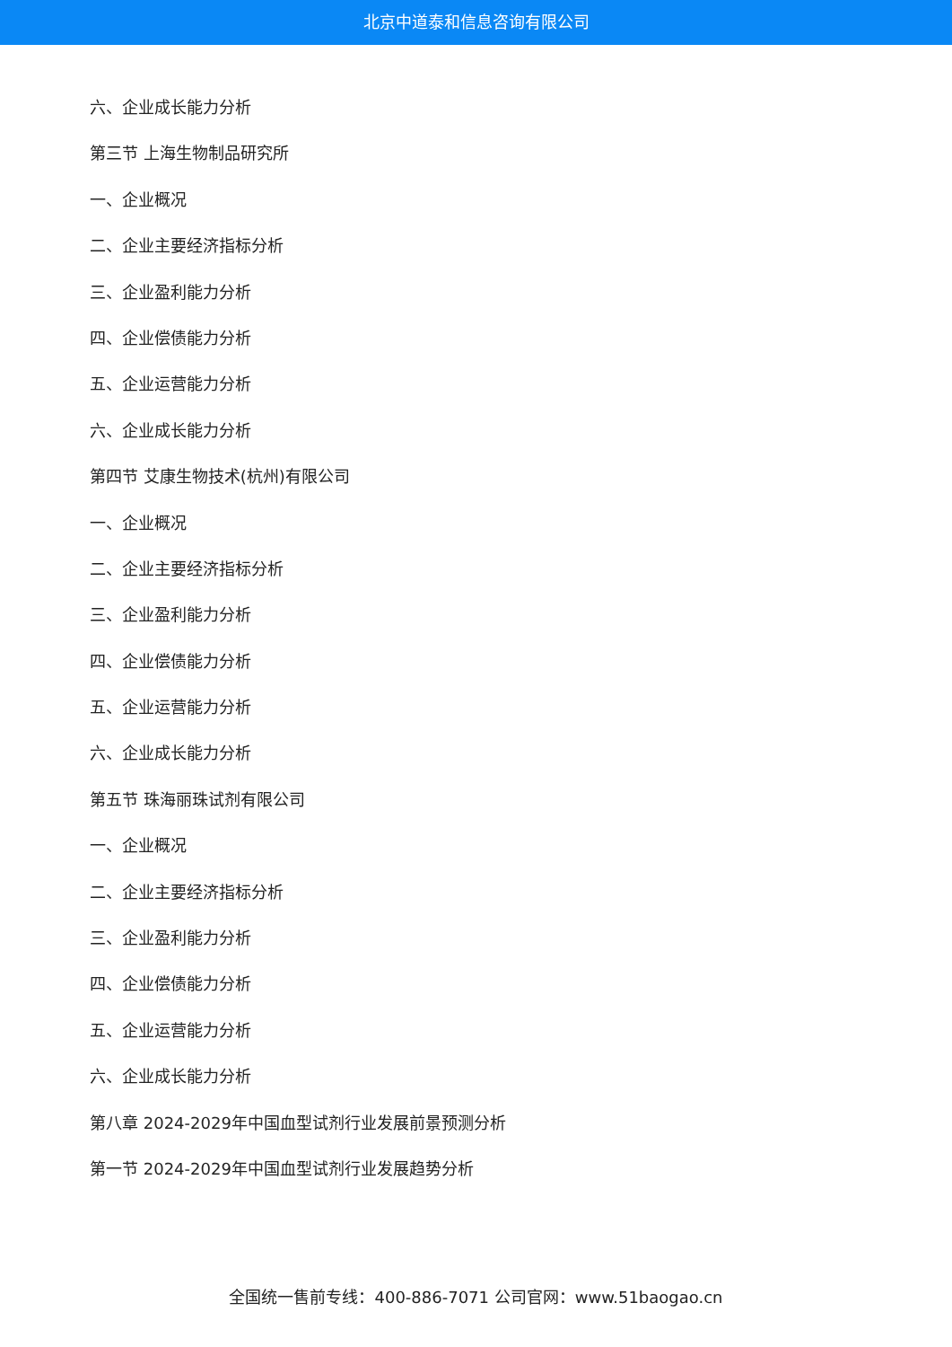北京中道泰和信息咨询有限公司
六、企业成长能力分析
第三节 上海生物制品研究所
一、企业概况
二、企业主要经济指标分析
三、企业盈利能力分析
四、企业偿债能力分析
五、企业运营能力分析
六、企业成长能力分析
第四节 艾康生物技术(杭州)有限公司
一、企业概况
二、企业主要经济指标分析
三、企业盈利能力分析
四、企业偿债能力分析
五、企业运营能力分析
六、企业成长能力分析
第五节 珠海丽珠试剂有限公司
一、企业概况
二、企业主要经济指标分析
三、企业盈利能力分析
四、企业偿债能力分析
五、企业运营能力分析
六、企业成长能力分析
第八章 2024-2029年中国血型试剂行业发展前景预测分析
第一节 2024-2029年中国血型试剂行业发展趋势分析
全国统一售前专线：400-886-7071 公司官网：www.51baogao.cn